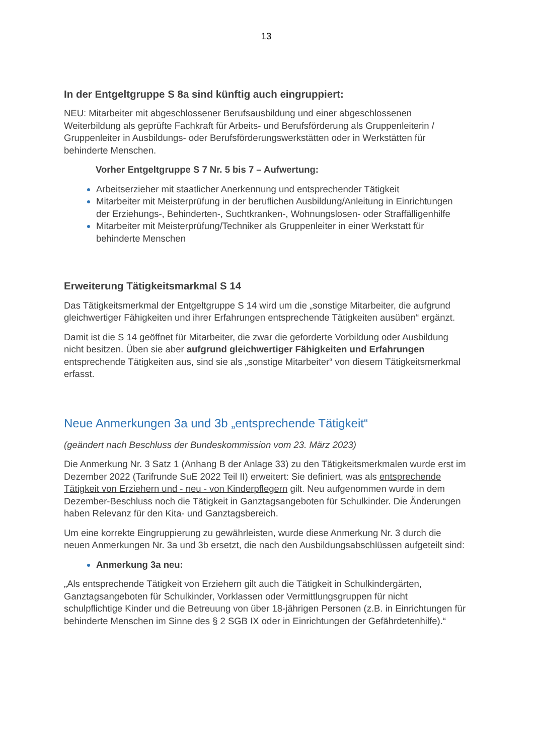13
In der Entgeltgruppe S 8a sind künftig auch eingruppiert:
NEU: Mitarbeiter mit abgeschlossener Berufsausbildung und einer abgeschlossenen Weiterbildung als geprüfte Fachkraft für Arbeits- und Berufsförderung als Gruppenleiterin / Gruppenleiter in Ausbildungs- oder Berufsförderungswerkstätten oder in Werkstätten für behinderte Menschen.
Vorher Entgeltgruppe S 7 Nr. 5 bis 7 – Aufwertung:
Arbeitserzieher mit staatlicher Anerkennung und entsprechender Tätigkeit
Mitarbeiter mit Meisterprüfung in der beruflichen Ausbildung/Anleitung in Einrichtungen der Erziehungs-, Behinderten-, Suchtkranken-, Wohnungslosen- oder Straffälligenhilfe
Mitarbeiter mit Meisterprüfung/Techniker als Gruppenleiter in einer Werkstatt für behinderte Menschen
Erweiterung Tätigkeitsmarkmal S 14
Das Tätigkeitsmerkmal der Entgeltgruppe S 14 wird um die „sonstige Mitarbeiter, die aufgrund gleichwertiger Fähigkeiten und ihrer Erfahrungen entsprechende Tätigkeiten ausüben“ ergänzt.
Damit ist die S 14 geöffnet für Mitarbeiter, die zwar die geforderte Vorbildung oder Ausbildung nicht besitzen. Üben sie aber aufgrund gleichwertiger Fähigkeiten und Erfahrungen entsprechende Tätigkeiten aus, sind sie als „sonstige Mitarbeiter“ von diesem Tätigkeitsmerkmal erfasst.
Neue Anmerkungen 3a und 3b „entsprechende Tätigkeit“
(geändert nach Beschluss der Bundeskommission vom 23. März 2023)
Die Anmerkung Nr. 3 Satz 1 (Anhang B der Anlage 33) zu den Tätigkeitsmerkmalen wurde erst im Dezember 2022 (Tarifrunde SuE 2022 Teil II) erweitert: Sie definiert, was als entsprechende Tätigkeit von Erziehern und - neu - von Kinderpflegern gilt. Neu aufgenommen wurde in dem Dezember-Beschluss noch die Tätigkeit in Ganztagsangeboten für Schulkinder. Die Änderungen haben Relevanz für den Kita- und Ganztagsbereich.
Um eine korrekte Eingruppierung zu gewährleisten, wurde diese Anmerkung Nr. 3 durch die neuen Anmerkungen Nr. 3a und 3b ersetzt, die nach den Ausbildungsabschlüssen aufgeteilt sind:
Anmerkung 3a neu:
„Als entsprechende Tätigkeit von Erziehern gilt auch die Tätigkeit in Schulkindergärten, Ganztagsangeboten für Schulkinder, Vorklassen oder Vermittlungsgruppen für nicht schulpflichtige Kinder und die Betreuung von über 18-jährigen Personen (z.B. in Einrichtungen für behinderte Menschen im Sinne des § 2 SGB IX oder in Einrichtungen der Gefährdetenhilfe).“